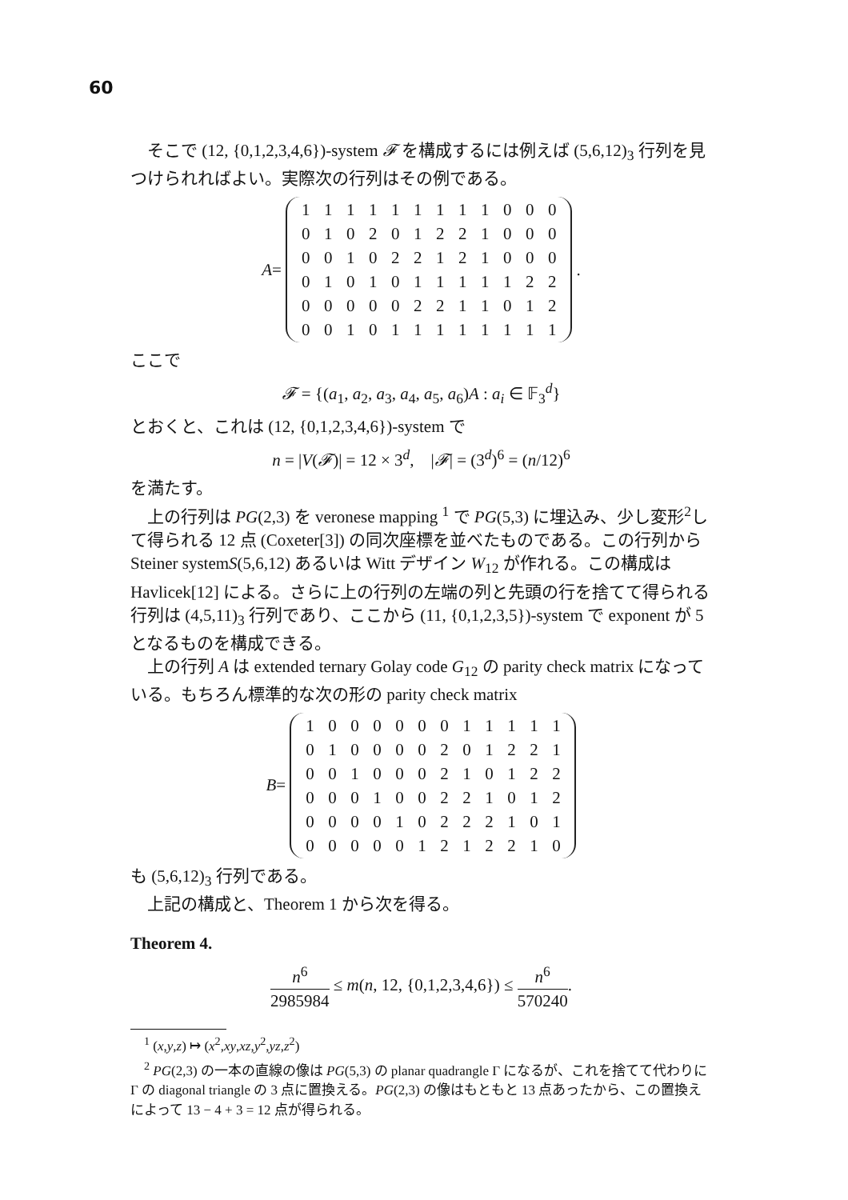60
そこで (12, {0,1,2,3,4,6})-system 𝓕 を構成するには例えば (5,6,12)<sub>3</sub> 行列を見つけられればよい。実際次の行列はその例である。
A =
| 1 | 1 | 1 | 1 | 1 | 1 | 1 | 1 | 1 | 0 | 0 | 0 |
| 0 | 1 | 0 | 2 | 0 | 1 | 2 | 2 | 1 | 0 | 0 | 0 |
| 0 | 0 | 1 | 0 | 2 | 2 | 1 | 2 | 1 | 0 | 0 | 0 |
| 0 | 1 | 0 | 1 | 0 | 1 | 1 | 1 | 1 | 1 | 2 | 2 |
| 0 | 0 | 0 | 0 | 0 | 2 | 2 | 1 | 1 | 0 | 1 | 2 |
| 0 | 0 | 1 | 0 | 1 | 1 | 1 | 1 | 1 | 1 | 1 | 1 |
.
ここで
𝓕 = {(a<sub>1</sub>, a<sub>2</sub>, a<sub>3</sub>, a<sub>4</sub>, a<sub>5</sub>, a<sub>6</sub>)A : a<sub>i</sub> ∈ 𝔽<sub>3</sub><sup>d</sup>}
とおくと、これは (12, {0,1,2,3,4,6})-system で
n = |V(𝓕)| = 12 × 3<sup>d</sup>, |𝓕| = (3<sup>d</sup>)<sup>6</sup> = (n/12)<sup>6</sup>
を満たす。
上の行列は PG(2,3) を veronese mapping <sup>1</sup> で PG(5,3) に埋込み、少し変形<sup>2</sup>して得られる 12 点 (Coxeter[3]) の同次座標を並べたものである。この行列から Steiner systemS(5,6,12) あるいは Witt デザイン W<sub>12</sub> が作れる。この構成は Havlicek[12] による。さらに上の行列の左端の列と先頭の行を捨てて得られる行列は (4,5,11)<sub>3</sub> 行列であり、ここから (11, {0,1,2,3,5})-system で exponent が 5 となるものを構成できる。
上の行列 A は extended ternary Golay code G<sub>12</sub> の parity check matrix になっている。もちろん標準的な次の形の parity check matrix
B =
| 1 | 0 | 0 | 0 | 0 | 0 | 0 | 1 | 1 | 1 | 1 | 1 |
| 0 | 1 | 0 | 0 | 0 | 0 | 2 | 0 | 1 | 2 | 2 | 1 |
| 0 | 0 | 1 | 0 | 0 | 0 | 2 | 1 | 0 | 1 | 2 | 2 |
| 0 | 0 | 0 | 1 | 0 | 0 | 2 | 2 | 1 | 0 | 1 | 2 |
| 0 | 0 | 0 | 0 | 1 | 0 | 2 | 2 | 2 | 1 | 0 | 1 |
| 0 | 0 | 0 | 0 | 0 | 1 | 2 | 1 | 2 | 2 | 1 | 0 |
も (5,6,12)<sub>3</sub> 行列である。
上記の構成と、Theorem 1 から次を得る。
Theorem 4.
n<sup>6</sup> 2985984 ≤ m(n, 12, {0,1,2,3,4,6}) ≤ n<sup>6</sup> 570240.
<sup>1</sup> (x,y,z) ↦ (x<sup>2</sup>,xy,xz,y<sup>2</sup>,yz,z<sup>2</sup>)
<sup>2</sup> PG(2,3) の一本の直線の像は PG(5,3) の planar quadrangle Γ になるが、これを捨てて代わりに Γ の diagonal triangle の 3 点に置換える。PG(2,3) の像はもともと 13 点あったから、この置換えによって 13 − 4 + 3 = 12 点が得られる。